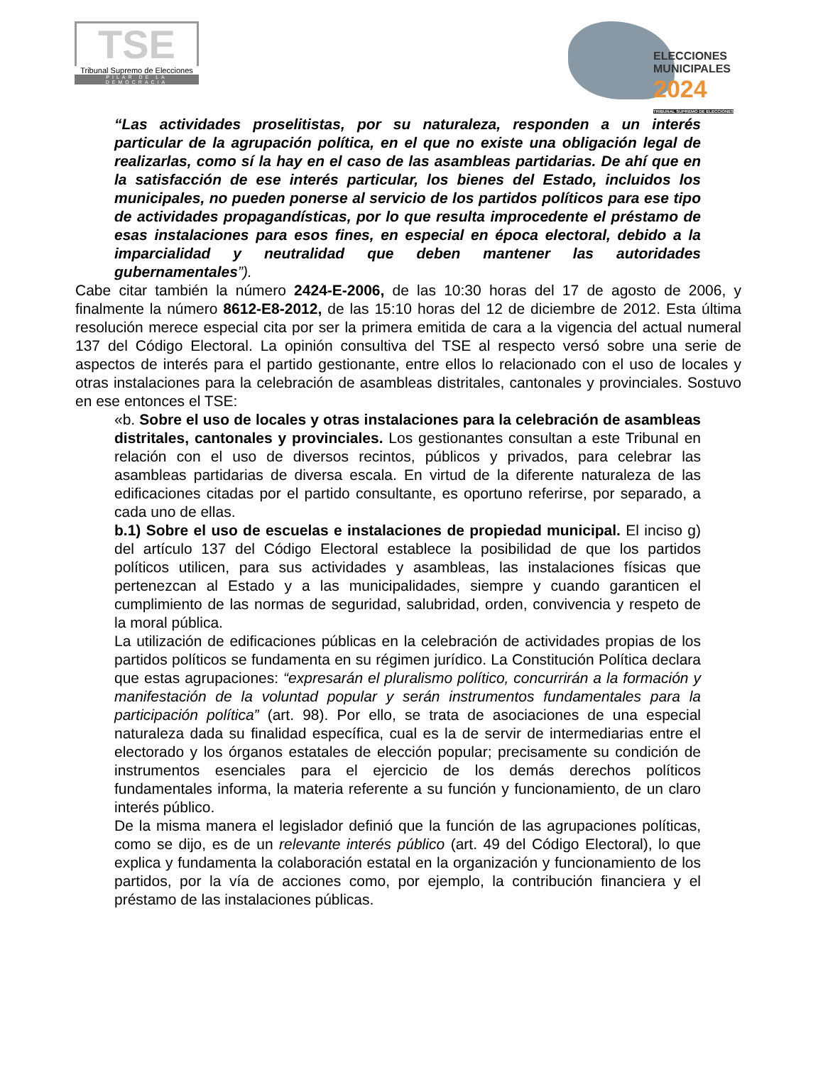TSE
Tribunal Supremo de Elecciones
PILAR DE LA DEMOCRACIA
ELECCIONES
MUNICIPALES
2024
TRIBUNAL SUPREMO DE ELECCIONES
“Las actividades proselitistas, por su naturaleza, responden a un interés particular de la agrupación política, en el que no existe una obligación legal de realizarlas, como sí la hay en el caso de las asambleas partidarias. De ahí que en la satisfacción de ese interés particular, los bienes del Estado, incluidos los municipales, no pueden ponerse al servicio de los partidos políticos para ese tipo de actividades propagandísticas, por lo que resulta improcedente el préstamo de esas instalaciones para esos fines, en especial en época electoral, debido a la imparcialidad y neutralidad que deben mantener las autoridades gubernamentales”).
Cabe citar también la número 2424-E-2006, de las 10:30 horas del 17 de agosto de 2006, y finalmente la número 8612-E8-2012, de las 15:10 horas del 12 de diciembre de 2012. Esta última resolución merece especial cita por ser la primera emitida de cara a la vigencia del actual numeral 137 del Código Electoral. La opinión consultiva del TSE al respecto versó sobre una serie de aspectos de interés para el partido gestionante, entre ellos lo relacionado con el uso de locales y otras instalaciones para la celebración de asambleas distritales, cantonales y provinciales. Sostuvo en ese entonces el TSE:
«b. Sobre el uso de locales y otras instalaciones para la celebración de asambleas distritales, cantonales y provinciales. Los gestionantes consultan a este Tribunal en relación con el uso de diversos recintos, públicos y privados, para celebrar las asambleas partidarias de diversa escala. En virtud de la diferente naturaleza de las edificaciones citadas por el partido consultante, es oportuno referirse, por separado, a cada uno de ellas.
b.1) Sobre el uso de escuelas e instalaciones de propiedad municipal. El inciso g) del artículo 137 del Código Electoral establece la posibilidad de que los partidos políticos utilicen, para sus actividades y asambleas, las instalaciones físicas que pertenezcan al Estado y a las municipalidades, siempre y cuando garanticen el cumplimiento de las normas de seguridad, salubridad, orden, convivencia y respeto de la moral pública.
La utilización de edificaciones públicas en la celebración de actividades propias de los partidos políticos se fundamenta en su régimen jurídico. La Constitución Política declara que estas agrupaciones: “expresarán el pluralismo político, concurrirán a la formación y manifestación de la voluntad popular y serán instrumentos fundamentales para la participación política” (art. 98). Por ello, se trata de asociaciones de una especial naturaleza dada su finalidad específica, cual es la de servir de intermediarias entre el electorado y los órganos estatales de elección popular; precisamente su condición de instrumentos esenciales para el ejercicio de los demás derechos políticos fundamentales informa, la materia referente a su función y funcionamiento, de un claro interés público.
De la misma manera el legislador definió que la función de las agrupaciones políticas, como se dijo, es de un relevante interés público (art. 49 del Código Electoral), lo que explica y fundamenta la colaboración estatal en la organización y funcionamiento de los partidos, por la vía de acciones como, por ejemplo, la contribución financiera y el préstamo de las instalaciones públicas.